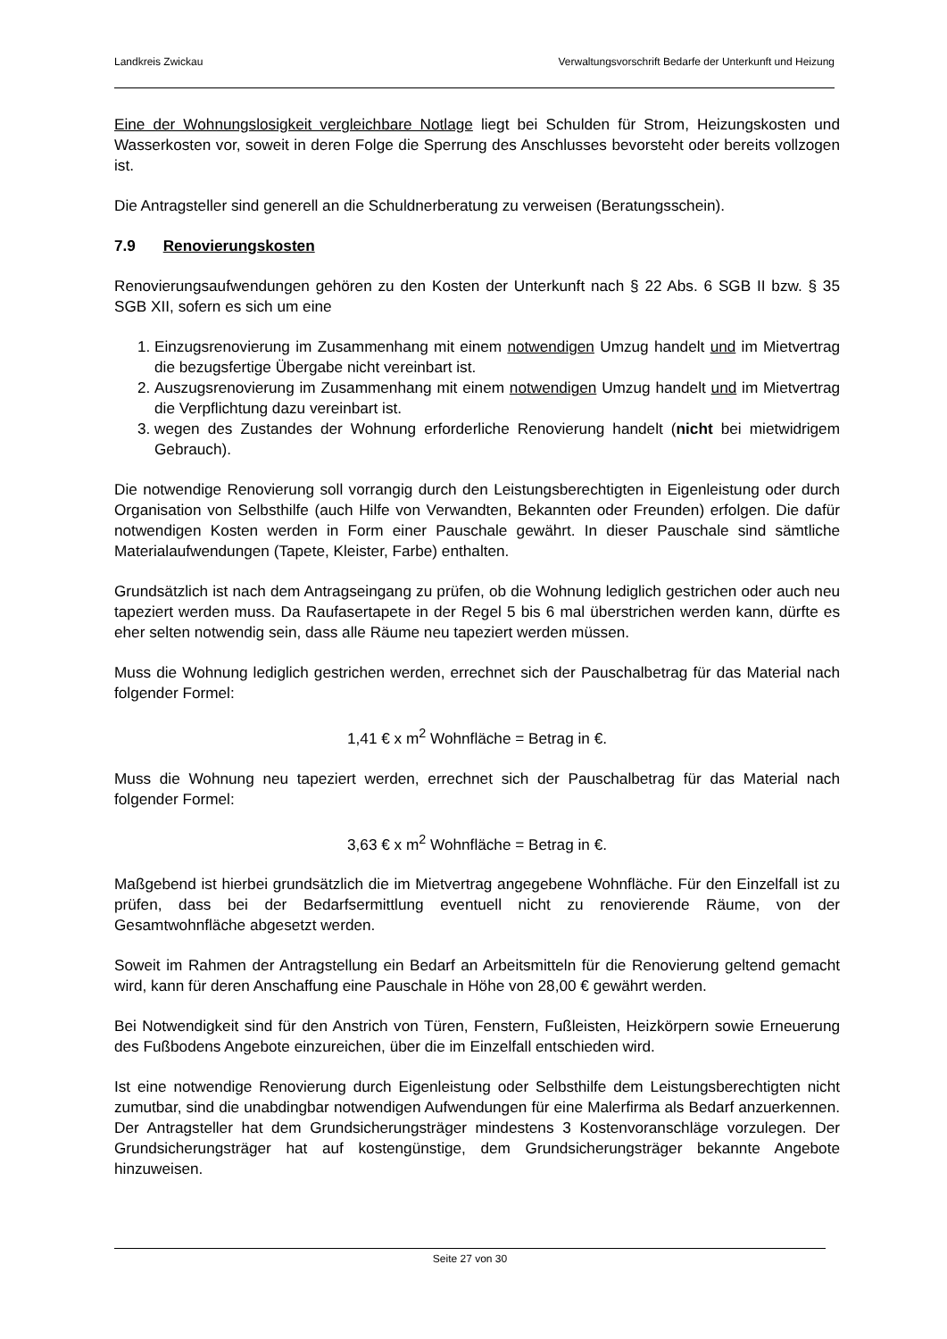Landkreis Zwickau Verwaltungsvorschrift Bedarfe der Unterkunft und Heizung
Eine der Wohnungslosigkeit vergleichbare Notlage liegt bei Schulden für Strom, Heizungskosten und Wasserkosten vor, soweit in deren Folge die Sperrung des Anschlusses bevorsteht oder bereits vollzogen ist.
Die Antragsteller sind generell an die Schuldnerberatung zu verweisen (Beratungsschein).
7.9 Renovierungskosten
Renovierungsaufwendungen gehören zu den Kosten der Unterkunft nach § 22 Abs. 6 SGB II bzw. § 35 SGB XII, sofern es sich um eine
1. Einzugsrenovierung im Zusammenhang mit einem notwendigen Umzug handelt und im Mietvertrag die bezugsfertige Übergabe nicht vereinbart ist.
2. Auszugsrenovierung im Zusammenhang mit einem notwendigen Umzug handelt und im Mietvertrag die Verpflichtung dazu vereinbart ist.
3. wegen des Zustandes der Wohnung erforderliche Renovierung handelt (nicht bei mietwidrigem Gebrauch).
Die notwendige Renovierung soll vorrangig durch den Leistungsberechtigten in Eigenleistung oder durch Organisation von Selbsthilfe (auch Hilfe von Verwandten, Bekannten oder Freunden) erfolgen. Die dafür notwendigen Kosten werden in Form einer Pauschale gewährt. In dieser Pauschale sind sämtliche Materialaufwendungen (Tapete, Kleister, Farbe) enthalten.
Grundsätzlich ist nach dem Antragseingang zu prüfen, ob die Wohnung lediglich gestrichen oder auch neu tapeziert werden muss. Da Raufasertapete in der Regel 5 bis 6 mal überstrichen werden kann, dürfte es eher selten notwendig sein, dass alle Räume neu tapeziert werden müssen.
Muss die Wohnung lediglich gestrichen werden, errechnet sich der Pauschalbetrag für das Material nach folgender Formel:
1,41 € x m<sup>2</sup> Wohnfläche = Betrag in €.
Muss die Wohnung neu tapeziert werden, errechnet sich der Pauschalbetrag für das Material nach folgender Formel:
3,63 € x m<sup>2</sup> Wohnfläche = Betrag in €.
Maßgebend ist hierbei grundsätzlich die im Mietvertrag angegebene Wohnfläche. Für den Einzelfall ist zu prüfen, dass bei der Bedarfsermittlung eventuell nicht zu renovierende Räume, von der Gesamtwohnfläche abgesetzt werden.
Soweit im Rahmen der Antragstellung ein Bedarf an Arbeitsmitteln für die Renovierung geltend gemacht wird, kann für deren Anschaffung eine Pauschale in Höhe von 28,00 € gewährt werden.
Bei Notwendigkeit sind für den Anstrich von Türen, Fenstern, Fußleisten, Heizkörpern sowie Erneuerung des Fußbodens Angebote einzureichen, über die im Einzelfall entschieden wird.
Ist eine notwendige Renovierung durch Eigenleistung oder Selbsthilfe dem Leistungsberechtigten nicht zumutbar, sind die unabdingbar notwendigen Aufwendungen für eine Malerfirma als Bedarf anzuerkennen. Der Antragsteller hat dem Grundsicherungsträger mindestens 3 Kostenvoranschläge vorzulegen. Der Grundsicherungsträger hat auf kostengünstige, dem Grundsicherungsträger bekannte Angebote hinzuweisen.
Seite 27 von 30